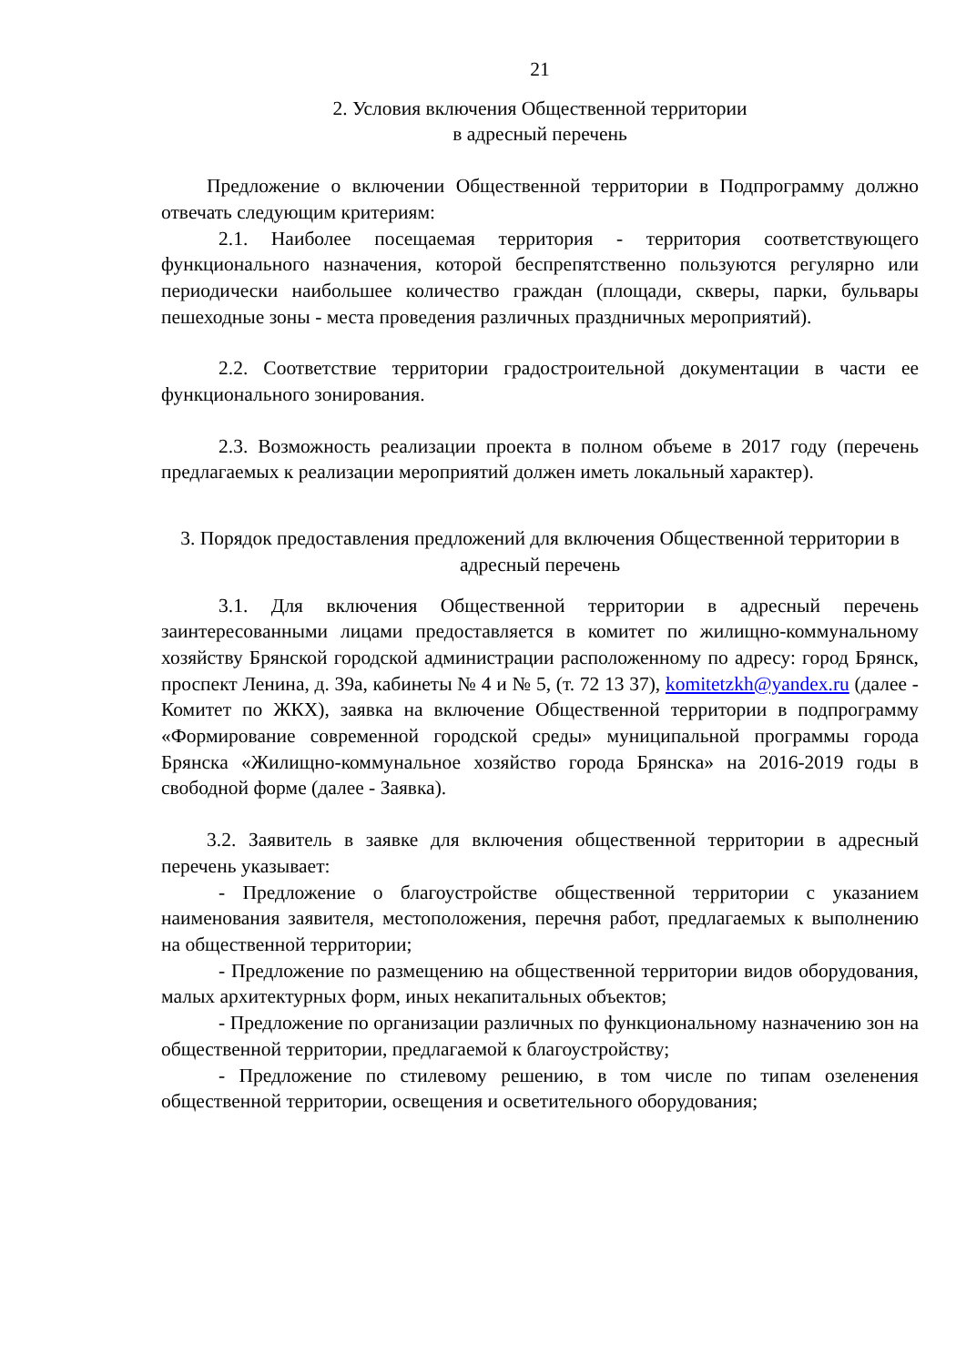21
2. Условия включения Общественной территории
в адресный перечень
Предложение о включении Общественной территории в Подпрограмму должно отвечать следующим критериям:
2.1. Наиболее посещаемая территория - территория соответствующего функционального назначения, которой беспрепятственно пользуются регулярно или периодически наибольшее количество граждан (площади, скверы, парки, бульвары пешеходные зоны - места проведения различных праздничных мероприятий).
2.2. Соответствие территории градостроительной документации в части ее функционального зонирования.
2.3. Возможность реализации проекта в полном объеме в 2017 году (перечень предлагаемых к реализации мероприятий должен иметь локальный характер).
3. Порядок предоставления предложений для включения Общественной территории в адресный перечень
3.1. Для включения Общественной территории в адресный перечень заинтересованными лицами предоставляется в комитет по жилищно-коммунальному хозяйству Брянской городской администрации расположенному по адресу: город Брянск, проспект Ленина, д. 39а, кабинеты № 4 и № 5, (т. 72 13 37), komitetzkh@yandex.ru (далее - Комитет по ЖКХ), заявка на включение Общественной территории в подпрограмму «Формирование современной городской среды» муниципальной программы города Брянска «Жилищно-коммунальное хозяйство города Брянска» на 2016-2019 годы в свободной форме (далее - Заявка).
3.2. Заявитель в заявке для включения общественной территории в адресный перечень указывает:
- Предложение о благоустройстве общественной территории с указанием наименования заявителя, местоположения, перечня работ, предлагаемых к выполнению на общественной территории;
- Предложение по размещению на общественной территории видов оборудования, малых архитектурных форм, иных некапитальных объектов;
- Предложение по организации различных по функциональному назначению зон на общественной территории, предлагаемой к благоустройству;
- Предложение по стилевому решению, в том числе по типам озеленения общественной территории, освещения и осветительного оборудования;